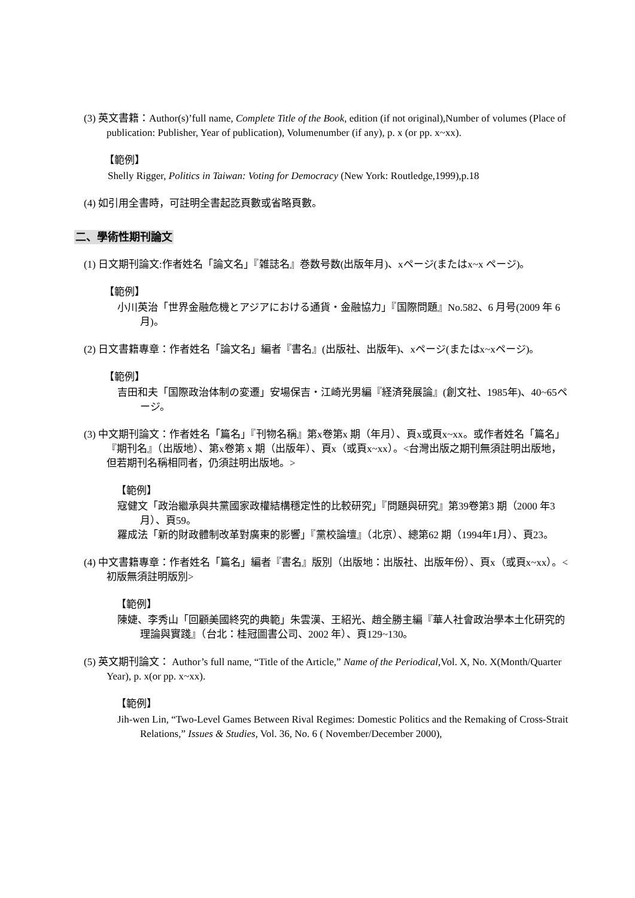(3) 英文書籍：Author(s)’full name, Complete Title of the Book, edition (if not original),Number of volumes (Place of publication: Publisher, Year of publication), Volumenumber (if any), p. x (or pp. x~xx).
【範例】
Shelly Rigger, Politics in Taiwan: Voting for Democracy (New York: Routledge,1999),p.18
(4) 如引用全書時，可註明全書起訖頁數或省略頁數。
二、學術性期刊論文
(1) 日文期刊論文:作者姓名「論文名」『雑誌名』巻数号数(出版年月)、xページ(またはx~x ページ)。
【範例】
小川英治「世界金融危機とアジアにおける通貨・金融協力」『国際問題』No.582、6 月号(2009 年 6 月)。
(2) 日文書籍專章：作者姓名「論文名」編者『書名』(出版社、出版年)、xページ(またはx~xページ)。
【範例】
吉田和夫「国際政治体制の変遷」安場保吉・江崎光男編『経済発展論』(創文社、1985年)、40~65ページ。
(3) 中文期刊論文：作者姓名「篇名」『刊物名稱』第x卷第x 期（年月）、頁x或頁x~xx。或作者姓名「篇名」『期刊名』（出版地）、第x卷第 x 期（出版年）、頁x（或頁x~xx）。<台灣出版之期刊無須註明出版地，但若期刊名稱相同者，仍須註明出版地。>
【範例】
寇健文「政治繼承與共黨國家政權結構穩定性的比較研究」『問題與研究』第39卷第3 期（2000 年3 月）、頁59。
羅成法「新的財政體制改革對廣東的影響」『黨校論壇』（北京）、總第62 期（1994年1月）、頁23。
(4) 中文書籍專章：作者姓名「篇名」編者『書名』版別（出版地：出版社、出版年份）、頁x（或頁x~xx）。<初版無須註明版別>
【範例】
陳婕、李秀山「回顧美國終究的典範」朱雲漢、王紹光、趙全勝主編『華人社會政治學本土化研究的理論與實踐』（台北：桂冠圖書公司、2002 年）、頁129~130。
(5) 英文期刊論文： Author’s full name, “Title of the Article,” Name of the Periodical,Vol. X, No. X(Month/Quarter Year), p. x(or pp. x~xx).
【範例】
Jih-wen Lin, “Two-Level Games Between Rival Regimes: Domestic Politics and the Remaking of Cross-Strait Relations,” Issues & Studies, Vol. 36, No. 6 ( November/December 2000),